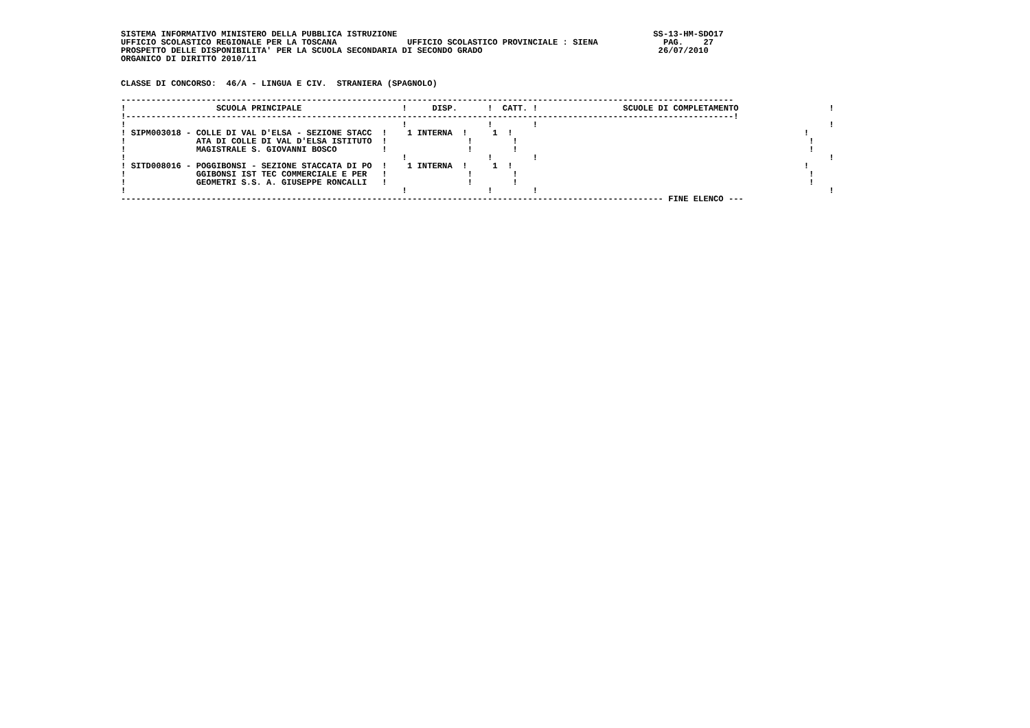SISTEMA INFORMATIVO MINISTERO DELLA PUBBLICA ISTRUZIONE                                                   SS-13-HM-SDO17
UFFICIO SCOLASTICO REGIONALE PER LA TOSCANA              UFFICIO SCOLASTICO PROVINCIALE : SIENA             PAG.    27
PROSPETTO DELLE DISPONIBILITA' PER LA SCUOLA SECONDARIA DI SECONDO GRADO                                   26/07/2010
ORGANICO DI DIRITTO 2010/11


CLASSE DI CONCORSO:  46/A - LINGUA E CIV.  STRANIERA (SPAGNOLO)

--------------------------------------------------------------------------------------------------------------------------
!                  SCUOLA PRINCIPALE                    !     DISP.      !  CATT. !                 SCUOLE DI COMPLETAMENTO                  !
!-------------------------------------------------------------------------------------------------------------------------!
!                                                       !                !        !                                                          !
! SIPM003018 - COLLE DI VAL D'ELSA - SEZIONE STACC  !    1 INTERNA  !     1  !                                                          !
!              ATA DI COLLE DI VAL D'ELSA ISTITUTO  !                !        !                                                          !
!              MAGISTRALE S. GIOVANNI BOSCO         !                !        !                                                          !
!                                                       !                !        !                                                          !
! SITD008016 - POGGIBONSI - SEZIONE STACCATA DI PO  !    1 INTERNA  !     1  !                                                          !
!              GGIBONSI IST TEC COMMERCIALE E PER   !                !        !                                                          !
!              GEOMETRI S.S. A. GIUSEPPE RONCALLI   !                !        !                                                          !
!                                                       !                !        !                                                          !
------------------------------------------------------------------------------------------------------------ FINE ELENCO ---